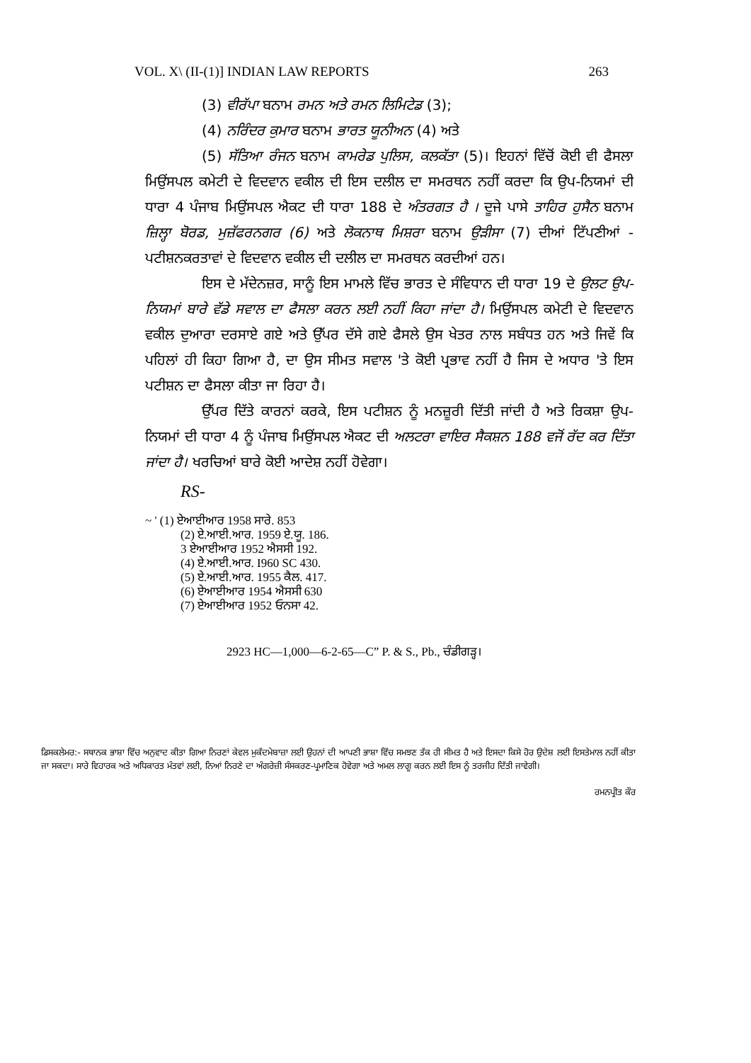VOL. X\ (II-(1)] INDIAN LAW REPORTS 263
(3) ਵੀਰੱਪਾ ਬਨਾਮ ਰਮਨ ਅਤੇ ਰਮਨ ਲਿਮਿਟੇਡ (3);
(4) ਨਰਿੰਦਰ ਕੁਮਾਰ ਬਨਾਮ ਭਾਰਤ ਯੂਨੀਅਨ (4) ਅਤੇ
(5) ਸੱਤਿਆ ਰੰਜਨ ਬਨਾਮ ਕਾਮਰੇਡ ਪੁਲਿਸ, ਕਲਕੱਤਾ (5)। ਇਹਨਾਂ ਵਿੱਚੋਂ ਕੋਈ ਵੀ ਫੈਸਲਾ ਮਿਉਂਸਪਲ ਕਮੇਟੀ ਦੇ ਵਿਦਵਾਨ ਵਕੀਲ ਦੀ ਇਸ ਦਲੀਲ ਦਾ ਸਮਰਥਨ ਨਹੀਂ ਕਰਦਾ ਕਿ ਉਪ-ਨਿਯਮਾਂ ਦੀ ਧਾਰਾ 4 ਪੰਜਾਬ ਮਿਉਂਸਪਲ ਐਕਟ ਦੀ ਧਾਰਾ 188 ਦੇ ਅੰਤਰਗਤ ਹੈ । ਦੂਜੇ ਪਾਸੇ ਤਾਹਿਰ ਹੁਸੈਨ ਬਨਾਮ ਜ਼ਿਲ੍ਹਾ ਬੋਰਡ, ਮੁਜ਼ੱਫਰਨਗਰ (6) ਅਤੇ ਲੋਕਨਾਥ ਮਿਸ਼ਰਾ ਬਨਾਮ ਉੜੀਸਾ (7) ਦੀਆਂ ਟਿੱਪਣੀਆਂ - ਪਟੀਸ਼ਨਕਰਤਾਵਾਂ ਦੇ ਵਿਦਵਾਨ ਵਕੀਲ ਦੀ ਦਲੀਲ ਦਾ ਸਮਰਥਨ ਕਰਦੀਆਂ ਹਨ।
ਇਸ ਦੇ ਮੱਦੇਨਜ਼ਰ, ਸਾਨੂੰ ਇਸ ਮਾਮਲੇ ਵਿੱਚ ਭਾਰਤ ਦੇ ਸੰਵਿਧਾਨ ਦੀ ਧਾਰਾ 19 ਦੇ ਉਲਟ ਉਪ-ਨਿਯਮਾਂ ਬਾਰੇ ਵੱਡੇ ਸਵਾਲ ਦਾ ਫੈਸਲਾ ਕਰਨ ਲਈ ਨਹੀਂ ਕਿਹਾ ਜਾਂਦਾ ਹੈ। ਮਿਉਂਸਪਲ ਕਮੇਟੀ ਦੇ ਵਿਦਵਾਨ ਵਕੀਲ ਦੁਆਰਾ ਦਰਸਾਏ ਗਏ ਅਤੇ ਉੱਪਰ ਦੱਸੇ ਗਏ ਫੈਸਲੇ ਉਸ ਖੇਤਰ ਨਾਲ ਸਬੰਧਤ ਹਨ ਅਤੇ ਜਿਵੇਂ ਕਿ ਪਹਿਲਾਂ ਹੀ ਕਿਹਾ ਗਿਆ ਹੈ, ਦਾ ਉਸ ਸੀਮਤ ਸਵਾਲ 'ਤੇ ਕੋਈ ਪ੍ਰਭਾਵ ਨਹੀਂ ਹੈ ਜਿਸ ਦੇ ਅਧਾਰ 'ਤੇ ਇਸ ਪਟੀਸ਼ਨ ਦਾ ਫੈਸਲਾ ਕੀਤਾ ਜਾ ਰਿਹਾ ਹੈ।
ਉੱਪਰ ਦਿੱਤੇ ਕਾਰਨਾਂ ਕਰਕੇ, ਇਸ ਪਟੀਸ਼ਨ ਨੂੰ ਮਨਜ਼ੂਰੀ ਦਿੱਤੀ ਜਾਂਦੀ ਹੈ ਅਤੇ ਰਿਕਸ਼ਾ ਉਪ-ਨਿਯਮਾਂ ਦੀ ਧਾਰਾ 4 ਨੂੰ ਪੰਜਾਬ ਮਿਉਂਸਪਲ ਐਕਟ ਦੀ ਅਲਟਰਾ ਵਾਇਰ ਸੈਕਸ਼ਨ 188 ਵਜੋਂ ਰੱਦ ਕਰ ਦਿੱਤਾ ਜਾਂਦਾ ਹੈ। ਖਰਚਿਆਂ ਬਾਰੇ ਕੋਈ ਆਦੇਸ਼ ਨਹੀਂ ਹੋਵੇਗਾ।
RS-
~ ' (1) ਏਆਈਆਰ 1958 ਸਾਰੇ. 853
(2) ਏ.ਆਈ.ਆਰ. 1959 ਏ.ਯੂ. 186.
3 ਏਆਈਆਰ 1952 ਐਸਸੀ 192.
(4) ਏ.ਆਈ.ਆਰ. I960 SC 430.
(5) ਏ.ਆਈ.ਆਰ. 1955 ਕੈਲ. 417.
(6) ਏਆਈਆਰ 1954 ਐਸਸੀ 630
(7) ਏਆਈਆਰ 1952 ਓਨਸਾ 42.
2923 HC—1,000—6-2-65—C” P. & S., Pb., ਚੰਡੀਗੜ੍ਹ।
ਡਿਸਕਲੇਮਰ:- ਸਥਾਨਕ ਭਾਸ਼ਾ ਵਿੱਚ ਅਨੁਵਾਦ ਕੀਤਾ ਗਿਆ ਨਿਰਣਾਂ ਕੇਵਲ ਮੁਕੱਦਮੇਬਾਜ਼ਾ ਲਈ ਉਹਨਾਂ ਦੀ ਆਪਣੀ ਭਾਸ਼ਾ ਵਿੱਚ ਸਮਝਣ ਤੱਕ ਹੀ ਸੀਮਤ ਹੈ ਅਤੇ ਇਸਦਾ ਕਿਸੇ ਹੋਰ ਉਦੇਸ਼ ਲਈ ਇਸਤੇਮਾਲ ਨਹੀਂ ਕੀਤਾ ਜਾ ਸਕਦਾ। ਸਾਰੇ ਵਿਹਾਰਕ ਅਤੇ ਅਧਿਕਾਰਤ ਮੰਤਵਾਂ ਲਈ, ਨਿਆਂ ਨਿਰਣੇ ਦਾ ਅੰਗਰੇਜ਼ੀ ਸੰਸਕਰਣ-ਪ੍ਰਮਾਣਿਕ ਹੋਵੇਗਾ ਅਤੇ ਅਮਲ ਲਾਗੂ ਕਰਨ ਲਈ ਇਸ ਨੂੰ ਤਰਜੀਹ ਦਿੱਤੀ ਜਾਵੇਗੀ।
ਰਮਨਪ੍ਰੀਤ ਕੌਰ